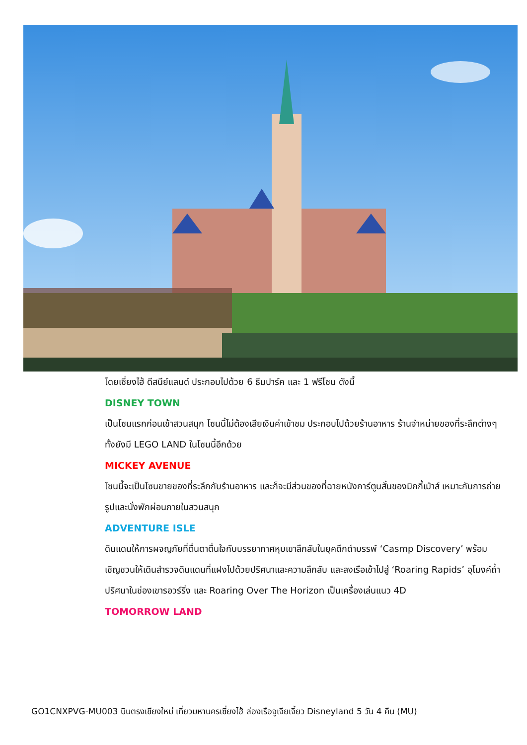โดยเซี่ยงไฮ้ ดีสนีย์แลนด์ ประกอบไปด้วย 6 ธีมปาร์ค และ 1 ฟรีโซน ดังนี้
DISNEY TOWN
เป็นโซนแรกก่อนเข้าสวนสนุก โซนนี้ไม่ต้องเสียเงินค่าเข้าชม ประกอบไปด้วยร้านอาหาร ร้านจำหน่ายของที่ระลึกต่างๆ ทั้งยังมี LEGO LAND ในโซนนี้อีกด้วย
MICKEY AVENUE
โซนนี้จะเป็นโซนขายของที่ระลึกกับร้านอาหาร และก็จะมีส่วนของที่ฉายหนังการ์ตูนสั้นของมิกกี้เม้าส์ เหมาะกับการถ่ายรูปและนั่งพักผ่อนภายในสวนสนุก
ADVENTURE ISLE
ดินแดนให้การผจญภัยที่ตื่นตาตื่นใจกับบรรยากาศหุบเขาลึกลับในยุคดึกดำบรรพ์ ‘Casmp Discovery’ พร้อมเชิญชวนให้เดินสำรวจดินแดนที่แฝงไปด้วยปริศนาและความลึกลับ และลงเรือเข้าไปสู่ ‘Roaring Rapids’ อุโมงค์ถ้ำปริศนาในช่องเขารอวร์ริ่ง และ Roaring Over The Horizon เป็นเครื่องเล่นแนว 4D
TOMORROW LAND
GO1CNXPVG-MU003 บินตรงเชียงใหม่ เที่ยวมหานครเซี่ยงไฮ้ ล่องเรือจูเจียเจี้ยว Disneyland 5 วัน 4 คืน (MU)